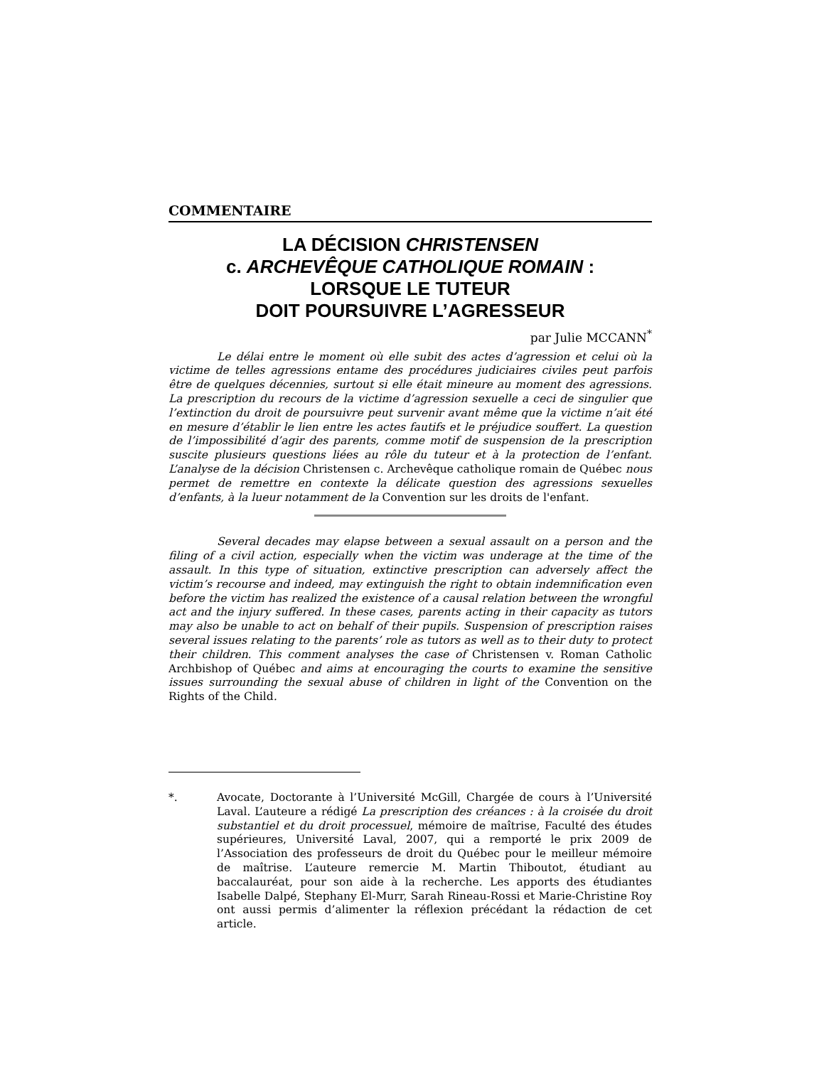COMMENTAIRE
LA DÉCISION CHRISTENSEN
c. ARCHEVÊQUE CATHOLIQUE ROMAIN :
LORSQUE LE TUTEUR
DOIT POURSUIVRE L’AGRESSEUR
par Julie MCCANN<sup>*</sup>
Le délai entre le moment où elle subit des actes d’agression et celui où la victime de telles agressions entame des procédures judiciaires civiles peut parfois être de quelques décennies, surtout si elle était mineure au moment des agressions. La prescription du recours de la victime d’agression sexuelle a ceci de singulier que l’extinction du droit de poursuivre peut survenir avant même que la victime n’ait été en mesure d’établir le lien entre les actes fautifs et le préjudice souffert. La question de l’impossibilité d’agir des parents, comme motif de suspension de la prescription suscite plusieurs questions liées au rôle du tuteur et à la protection de l’enfant. L’analyse de la décision Christensen c. Archevêque catholique romain de Québec nous permet de remettre en contexte la délicate question des agressions sexuelles d’enfants, à la lueur notamment de la Convention sur les droits de l'enfant.
Several decades may elapse between a sexual assault on a person and the filing of a civil action, especially when the victim was underage at the time of the assault. In this type of situation, extinctive prescription can adversely affect the victim’s recourse and indeed, may extinguish the right to obtain indemnification even before the victim has realized the existence of a causal relation between the wrongful act and the injury suffered. In these cases, parents acting in their capacity as tutors may also be unable to act on behalf of their pupils. Suspension of prescription raises several issues relating to the parents’ role as tutors as well as to their duty to protect their children. This comment analyses the case of Christensen v. Roman Catholic Archbishop of Québec and aims at encouraging the courts to examine the sensitive issues surrounding the sexual abuse of children in light of the Convention on the Rights of the Child.
*. Avocate, Doctorante à l’Université McGill, Chargée de cours à l’Université Laval. L’auteure a rédigé La prescription des créances : à la croisée du droit substantiel et du droit processuel, mémoire de maîtrise, Faculté des études supérieures, Université Laval, 2007, qui a remporté le prix 2009 de l’Association des professeurs de droit du Québec pour le meilleur mémoire de maîtrise. L’auteure remercie M. Martin Thiboutot, étudiant au baccalauréat, pour son aide à la recherche. Les apports des étudiantes Isabelle Dalpé, Stephany El-Murr, Sarah Rineau-Rossi et Marie-Christine Roy ont aussi permis d’alimenter la réflexion précédant la rédaction de cet article.